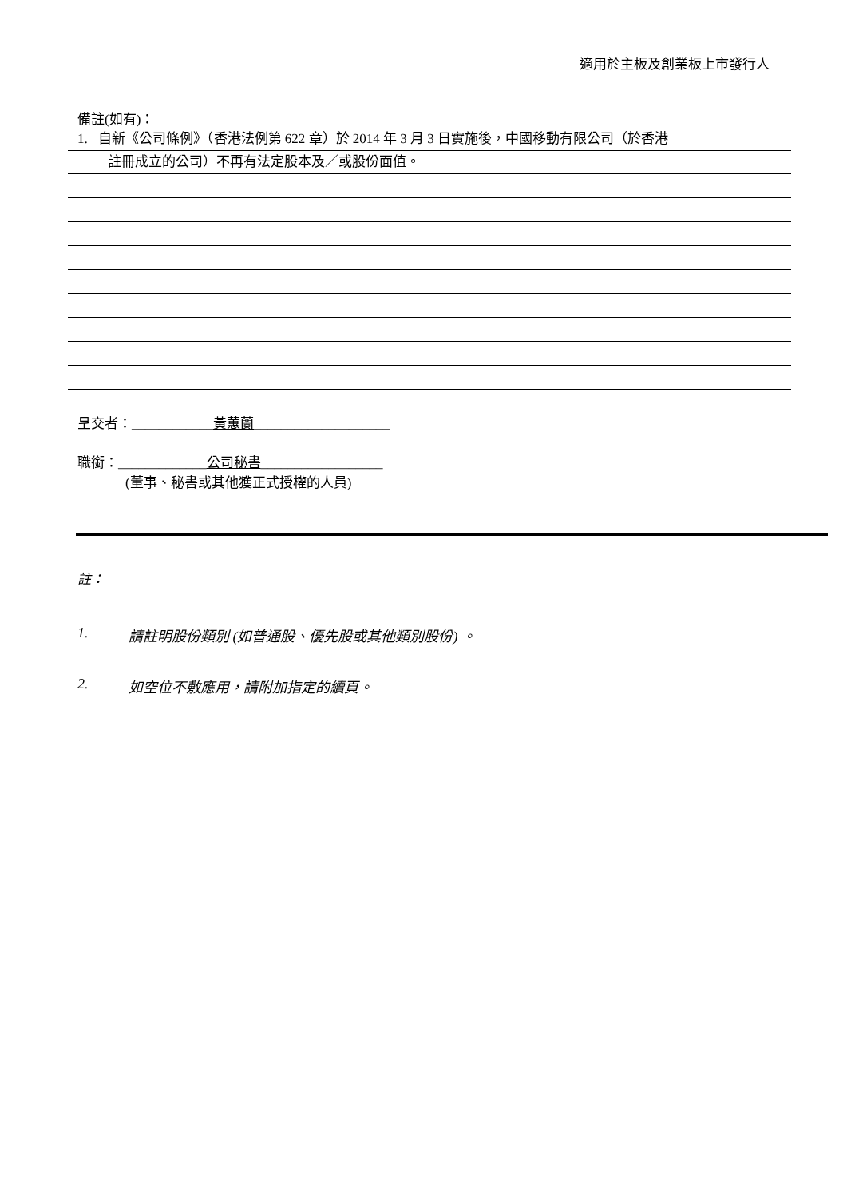適用於主板及創業板上市發行人
備註(如有)：
1. 自新《公司條例》（香港法例第 622 章）於 2014 年 3 月 3 日實施後，中國移動有限公司（於香港
註冊成立的公司）不再有法定股本及／或股份面值。
呈交者：____________黃蕙蘭____________________
職銜：_____________公司秘書__________________
(董事、秘書或其他獲正式授權的人員)
註：
1. 請註明股份類別 (如普通股、優先股或其他類別股份) 。
2. 如空位不敷應用，請附加指定的續頁。